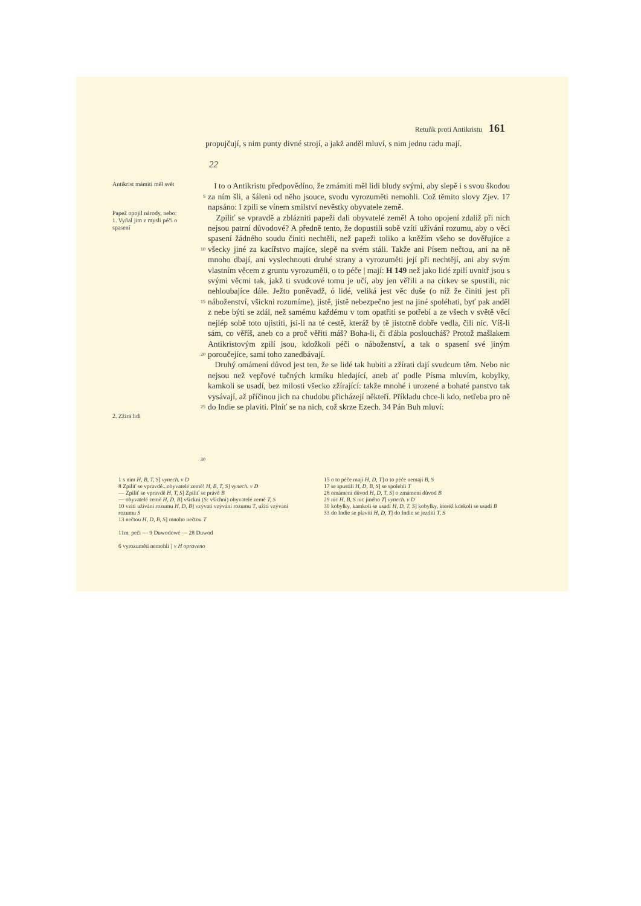Retuňk proti Antikristu 161
propujčují, s nim punty divné strojí, a jakž anděl mluví, s nim jednu radu mají.
22
Antikrist mámiti měl svět
Papež opojil národy, nebo:
1. Vyňal jim z mysli péči o spasení
2. Zžírá lidi
5
10
15
20
25
30
I to o Antikristu předpovědíno, že zmámiti měl lidi bludy svými, aby slepě i s svou škodou za ním šli, a šáleni od něho jsouce, svodu vyrozuměti nemohli. Což těmito slovy Zjev. 17 napsáno: I zpili se vínem smilství nevěstky obyvatele země.
Zpiliť se vpravdě a zblázniti papeži dali obyvatelé země! A toho opojení zdaliž při nich nejsou patrní důvodové? A předně tento, že dopustili sobě vzíti užívání rozumu, aby o věci spasení žádného soudu činiti nechtěli, než papeži toliko a kněžím všeho se dověřujíce a všecky jiné za kacířstvo majíce, slepě na svém stáli. Takže ani Písem nečtou, ani na ně mnoho dbají, ani vyslechnouti druhé strany a vyrozuměti její při nechtějí, ani aby svým vlastním věcem z gruntu vyrozuměli, o to péče | mají: H 149 než jako lidé zpilí uvnitř jsou s svými věcmi tak, jakž ti svudcové tomu je učí, aby jen věřili a na církev se spustili, nic nehloubajíce dále. Ježto poněvadž, ó lidé, veliká jest věc duše (o níž že činiti jest při náboženství, všickni rozumíme), jistě, jistě nebezpečno jest na jiné spoléhati, byť pak anděl z nebe býti se zdál, než samému každému v tom opatřiti se potřebí a ze všech v světě věcí nejlép sobě toto ujistiti, jsi-li na té cestě, kteráž by tě jistotně dobře vedla, čili nic. Víš-li sám, co věříš, aneb co a proč věřiti máš? Boha-li, či ďábla posloucháš? Protož mašlakem Antikristovým zpilí jsou, kdožkoli péči o náboženství, a tak o spasení své jiným poroučejíce, sami toho zanedbávají.
Druhý omámení důvod jest ten, že se lidé tak hubiti a zžírati dají svudcum těm. Nebo nic nejsou než vepřové tučných krmíku hledající, aneb ať podle Písma mluvím, kobylky, kamkoli se usadí, bez milosti všecko zžírající: takže mnohé i urozené a bohaté panstvo tak vysávají, až příčinou jich na chudobu přicházejí někteří. Příkladu chce-li kdo, netřeba pro ně do Indie se plaviti. Plníť se na nich, což skrze Ezech. 34 Pán Buh mluví:
1 s nim H, B, T, S] vynech. v D
8 Zpiliť se vpravdě...obyvatelé země! H, B, T, S] vynech. v D
— Zpiliť se vpravdě H, T, S] Zpiliť se právě B
— obyvatelé země H, D, B] všickni (S: všichni) obyvatelé země T, S
10 vzíti užívání rozumu H, D, B] vzývati vzývání rozumu T, užití vzývaní rozumu S
13 nečtou H, D, B, S] mnoho nečtou T
11m. peči — 9 Duwodowé — 28 Duwod
6 vyrozuměti nemohli ] v H opraveno
15 o to péče mají H, D, T] o to péče nemají B, S
17 se spustili H, D, B, S] se spolehli T
28 omámení důvod H, D, T, S] o zmámení důvod B
29 nic H, B, S nic jiného T] vynech. v D
30 kobylky, kamkoli se usadí H, D, T, S] kobylky, kteréž kdekoli se usadí B
33 do Indie se plaviti H, D, T] do Indie se jezditi T, S